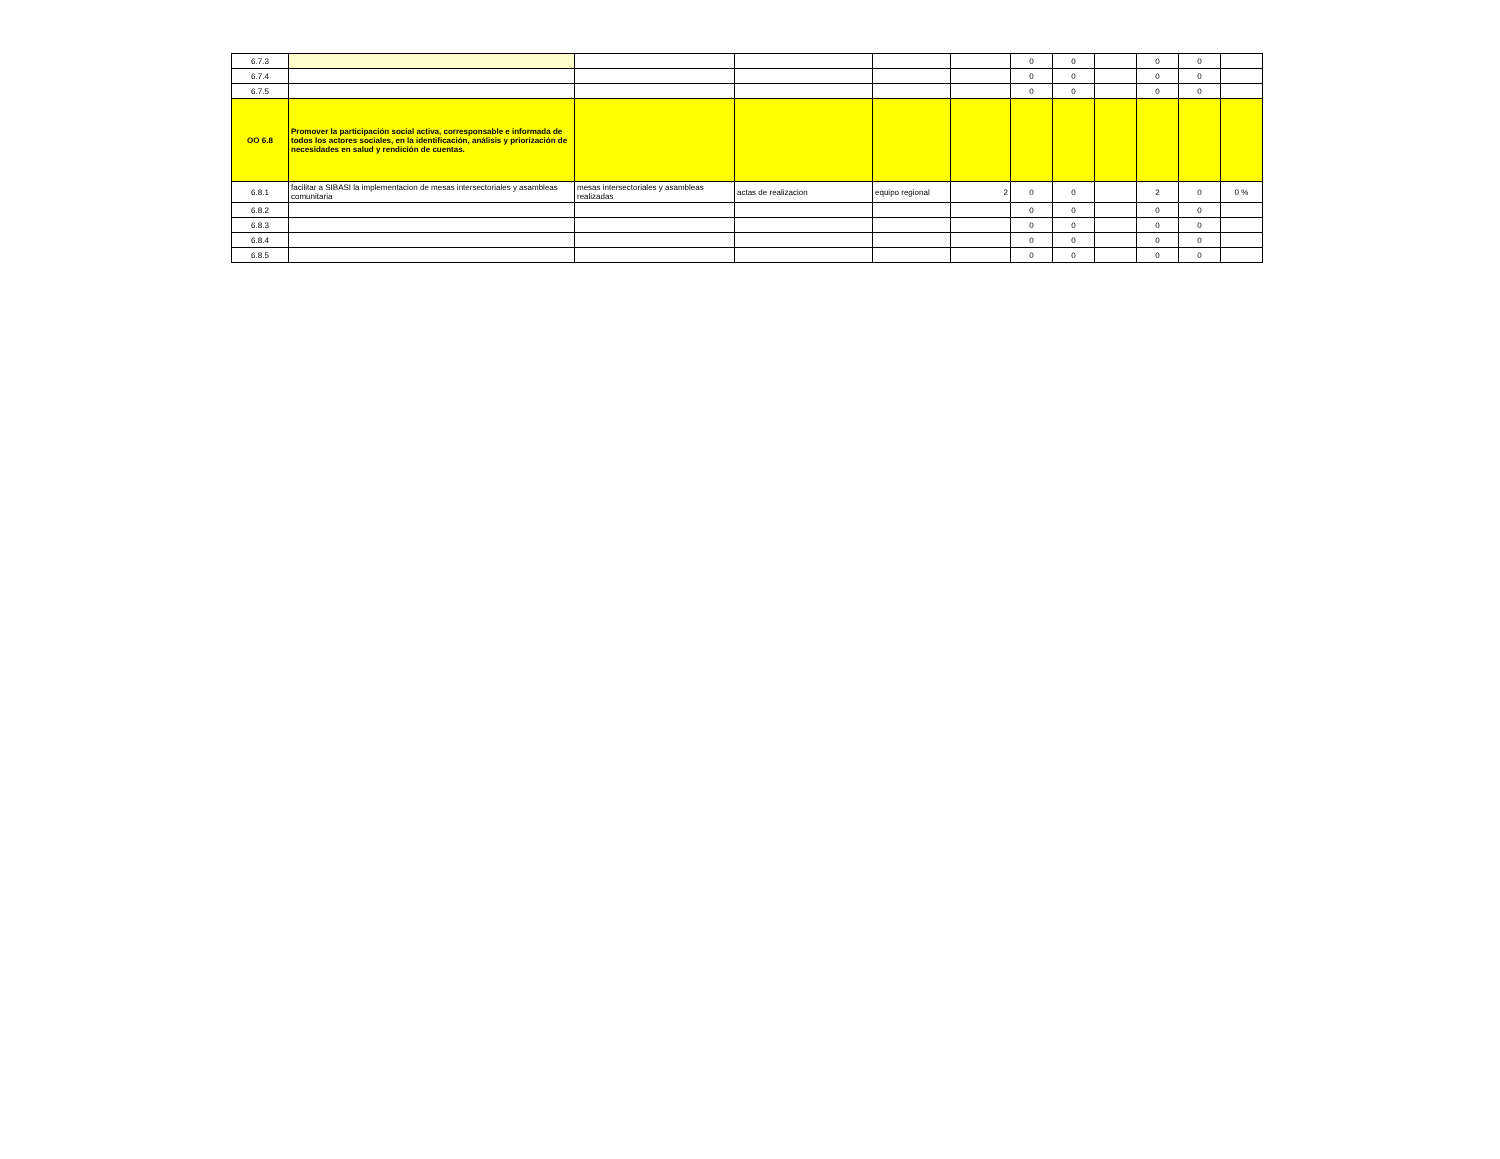| 6.7.3 | | | | | | 0 | 0 | | 0 | 0 | |
| 6.7.4 | | | | | | 0 | 0 | | 0 | 0 | |
| 6.7.5 | | | | | | 0 | 0 | | 0 | 0 | |
| OO 6.8 | Promover la participación social activa, corresponsable e informada de todos los actores sociales, en la identificación, análisis y priorización de necesidades en salud y rendición de cuentas. | | | | | | | | | | |
| 6.8.1 | facilitar a SIBASI la implementacion de mesas intersectoriales y asambleas comunitaria | mesas intersectoriales y asambleas realizadas | actas de realizacion | equipo regional | 2 | 0 | 0 | | 2 | 0 | 0 % |
| 6.8.2 | | | | | | 0 | 0 | | 0 | 0 | |
| 6.8.3 | | | | | | 0 | 0 | | 0 | 0 | |
| 6.8.4 | | | | | | 0 | 0 | | 0 | 0 | |
| 6.8.5 | | | | | | 0 | 0 | | 0 | 0 | |